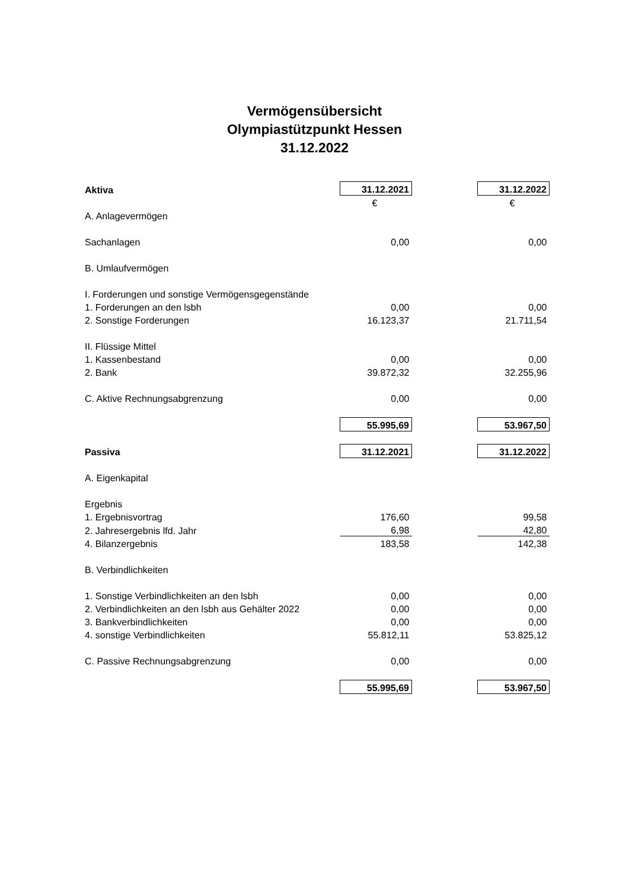Vermögensübersicht
Olympiastützpunkt Hessen
31.12.2022
| Aktiva | 31.12.2021 | | 31.12.2022 |
| | € | | € |
| A. Anlagevermögen | | | |
| Sachanlagen | 0,00 | | 0,00 |
| B. Umlaufvermögen | | | |
| I. Forderungen und sonstige Vermögensgegenstände | | | |
| 1. Forderungen an den lsbh | 0,00 | | 0,00 |
| 2. Sonstige Forderungen | 16.123,37 | | 21.711,54 |
| II. Flüssige Mittel | | | |
| 1. Kassenbestand | 0,00 | | 0,00 |
| 2. Bank | 39.872,32 | | 32.255,96 |
| C. Aktive Rechnungsabgrenzung | 0,00 | | 0,00 |
| | 55.995,69 | | 53.967,50 |
| Passiva | 31.12.2021 | | 31.12.2022 |
| A. Eigenkapital | | | |
| Ergebnis | | | |
| 1. Ergebnisvortrag | 176,60 | | 99,58 |
| 2. Jahresergebnis lfd. Jahr | 6,98 | | 42,80 |
| 4. Bilanzergebnis | 183,58 | | 142,38 |
| B. Verbindlichkeiten | | | |
| 1. Sonstige Verbindlichkeiten an den lsbh | 0,00 | | 0,00 |
| 2. Verbindlichkeiten an den lsbh aus Gehälter 2022 | 0,00 | | 0,00 |
| 3. Bankverbindlichkeiten | 0,00 | | 0,00 |
| 4. sonstige Verbindlichkeiten | 55.812,11 | | 53.825,12 |
| C. Passive Rechnungsabgrenzung | 0,00 | | 0,00 |
| | 55.995,69 | | 53.967,50 |